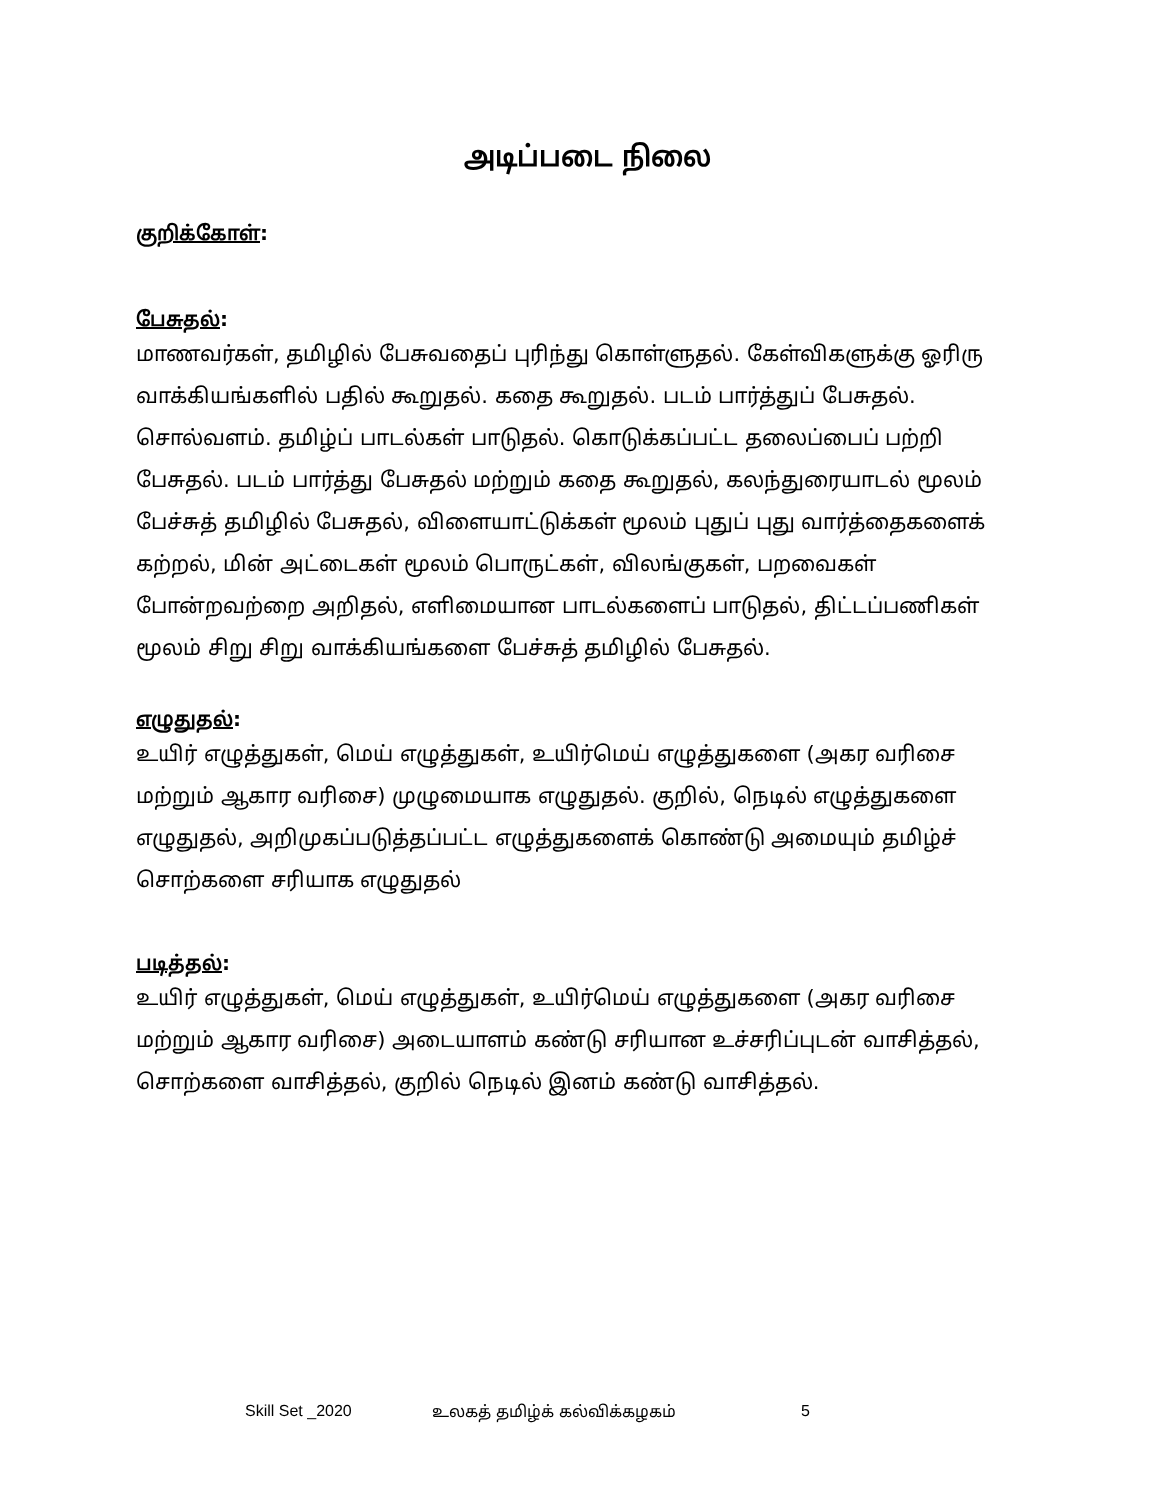அடிப்படை நிலை
குறிக்கோள்:
பேசுதல்:
மாணவர்கள், தமிழில் பேசுவதைப் புரிந்து கொள்ளுதல். கேள்விகளுக்கு ஓரிரு வாக்கியங்களில் பதில் கூறுதல். கதை கூறுதல். படம் பார்த்துப் பேசுதல். சொல்வளம். தமிழ்ப் பாடல்கள் பாடுதல். கொடுக்கப்பட்ட தலைப்பைப் பற்றி பேசுதல். படம் பார்த்து பேசுதல் மற்றும் கதை கூறுதல், கலந்துரையாடல் மூலம் பேச்சுத் தமிழில் பேசுதல், விளையாட்டுக்கள் மூலம் புதுப் புது வார்த்தைகளைக் கற்றல், மின் அட்டைகள் மூலம் பொருட்கள், விலங்குகள், பறவைகள் போன்றவற்றை அறிதல், எளிமையான பாடல்களைப் பாடுதல், திட்டப்பணிகள் மூலம் சிறு சிறு வாக்கியங்களை பேச்சுத் தமிழில் பேசுதல்.
எழுதுதல்:
உயிர் எழுத்துகள், மெய் எழுத்துகள், உயிர்மெய் எழுத்துகளை (அகர வரிசை மற்றும் ஆகார வரிசை) முழுமையாக எழுதுதல். குறில், நெடில் எழுத்துகளை எழுதுதல், அறிமுகப்படுத்தப்பட்ட எழுத்துகளைக் கொண்டு அமையும் தமிழ்ச் சொற்களை சரியாக எழுதுதல்
படித்தல்:
உயிர் எழுத்துகள், மெய் எழுத்துகள், உயிர்மெய் எழுத்துகளை (அகர வரிசை மற்றும் ஆகார வரிசை) அடையாளம் கண்டு சரியான உச்சரிப்புடன் வாசித்தல், சொற்களை வாசித்தல், குறில் நெடில் இனம் கண்டு வாசித்தல்.
Skill Set _2020 உலகத் தமிழ்க் கல்விக்கழகம் 5